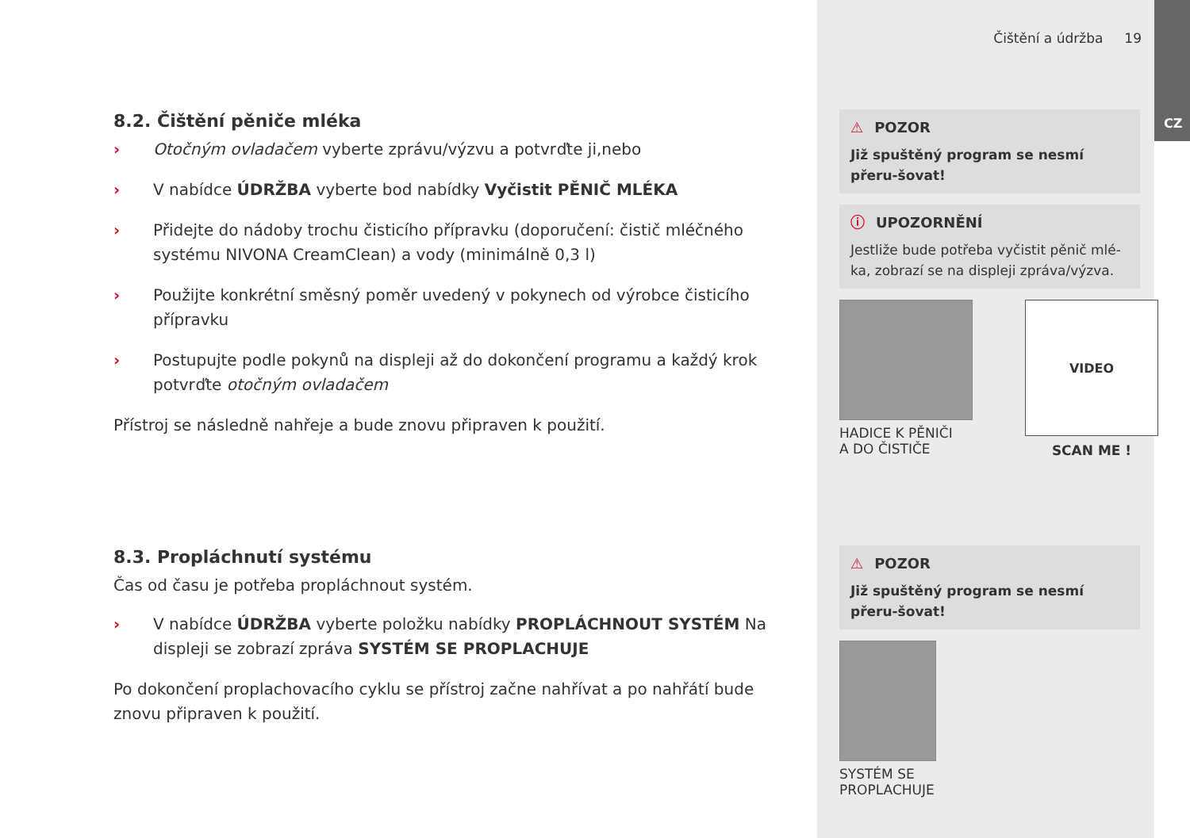8.2. Čištění pěniče mléka
› Otočným ovladačem vyberte zprávu/výzvu a potvrďte ji,nebo
› V nabídce ÚDRŽBA vyberte bod nabídky Vyčistit PĚNIČ MLÉKA
› Přidejte do nádoby trochu čisticího přípravku (doporučení: čistič mléčného systému NIVONA CreamClean) a vody (minimálně 0,3 l)
› Použijte konkrétní směsný poměr uvedený v pokynech od výrobce čisticího přípravku
› Postupujte podle pokynů na displeji až do dokončení programu a každý krok potvrďte otočným ovladačem
Přístroj se následně nahřeje a bude znovu připraven k použití.
8.3. Propláchnutí systému
Čas od času je potřeba propláchnout systém.
› V nabídce ÚDRŽBA vyberte položku nabídky PROPLÁCHNOUT SYSTÉM Na displeji se zobrazí zpráva SYSTÉM SE PROPLACHUJE
Po dokončení proplachovacího cyklu se přístroj začne nahřívat a po nahřátí bude znovu připraven k použití.
Čištění a údržba 19
⚠ POZOR
Již spuštěný program se nesmí přeru-šovat!
ⓘ UPOZORNĚNÍ
Jestliže bude potřeba vyčistit pěnič mlé-ka, zobrazí se na displeji zpráva/výzva.
HADICE K PĚNIČI
A DO ČISTIČE
VIDEO
SCAN ME !
⚠ POZOR
Již spuštěný program se nesmí přeru-šovat!
SYSTÉM SE
PROPLACHUJE
CZ